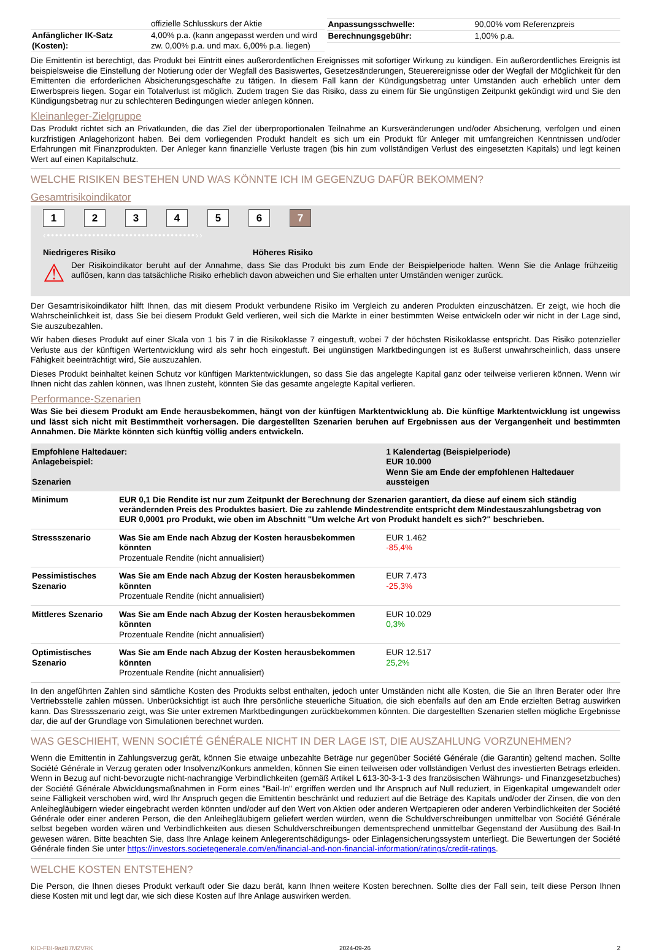| | offizielle Schlusskurs der Aktie |
| Anfänglicher IK-Satz (Kosten): | 4,00% p.a. (kann angepasst werden und wird zw. 0,00% p.a. und max. 6,00% p.a. liegen) |
| Anpassungsschwelle: | 90,00% vom Referenzpreis |
| Berechnungsgebühr: | 1,00% p.a. |
Die Emittentin ist berechtigt, das Produkt bei Eintritt eines außerordentlichen Ereignisses mit sofortiger Wirkung zu kündigen. Ein außerordentliches Ereignis ist beispielsweise die Einstellung der Notierung oder der Wegfall des Basiswertes, Gesetzesänderungen, Steuerereignisse oder der Wegfall der Möglichkeit für den Emittenten die erforderlichen Absicherungsgeschäfte zu tätigen. In diesem Fall kann der Kündigungsbetrag unter Umständen auch erheblich unter dem Erwerbspreis liegen. Sogar ein Totalverlust ist möglich. Zudem tragen Sie das Risiko, dass zu einem für Sie ungünstigen Zeitpunkt gekündigt wird und Sie den Kündigungsbetrag nur zu schlechteren Bedingungen wieder anlegen können.
Kleinanleger-Zielgruppe
Das Produkt richtet sich an Privatkunden, die das Ziel der überproportionalen Teilnahme an Kursveränderungen und/oder Absicherung, verfolgen und einen kurzfristigen Anlagehorizont haben. Bei dem vorliegenden Produkt handelt es sich um ein Produkt für Anleger mit umfangreichen Kenntnissen und/oder Erfahrungen mit Finanzprodukten. Der Anleger kann finanzielle Verluste tragen (bis hin zum vollständigen Verlust des eingesetzten Kapitals) und legt keinen Wert auf einen Kapitalschutz.
WELCHE RISIKEN BESTEHEN UND WAS KÖNNTE ICH IM GEGENZUG DAFÜR BEKOMMEN?
Gesamtrisikoindikator
123456 7
‹••••••••••••••••••••••••••••••••••••››
Niedrigeres Risiko Höheres Risiko
⚠
Der Risikoindikator beruht auf der Annahme, dass Sie das Produkt bis zum Ende der Beispielperiode halten. Wenn Sie die Anlage frühzeitig auflösen, kann das tatsächliche Risiko erheblich davon abweichen und Sie erhalten unter Umständen weniger zurück.
Der Gesamtrisikoindikator hilft Ihnen, das mit diesem Produkt verbundene Risiko im Vergleich zu anderen Produkten einzuschätzen. Er zeigt, wie hoch die Wahrscheinlichkeit ist, dass Sie bei diesem Produkt Geld verlieren, weil sich die Märkte in einer bestimmten Weise entwickeln oder wir nicht in der Lage sind, Sie auszubezahlen.
Wir haben dieses Produkt auf einer Skala von 1 bis 7 in die Risikoklasse 7 eingestuft, wobei 7 der höchsten Risikoklasse entspricht. Das Risiko potenzieller Verluste aus der künftigen Wertentwicklung wird als sehr hoch eingestuft. Bei ungünstigen Marktbedingungen ist es äußerst unwahrscheinlich, dass unsere Fähigkeit beeinträchtigt wird, Sie auszuzahlen.
Dieses Produkt beinhaltet keinen Schutz vor künftigen Marktentwicklungen, so dass Sie das angelegte Kapital ganz oder teilweise verlieren können. Wenn wir Ihnen nicht das zahlen können, was Ihnen zusteht, könnten Sie das gesamte angelegte Kapital verlieren.
Performance-Szenarien
Was Sie bei diesem Produkt am Ende herausbekommen, hängt von der künftigen Marktentwicklung ab. Die künftige Marktentwicklung ist ungewiss und lässt sich nicht mit Bestimmtheit vorhersagen. Die dargestellten Szenarien beruhen auf Ergebnissen aus der Vergangenheit und bestimmten Annahmen. Die Märkte könnten sich künftig völlig anders entwickeln.
| Empfohlene Haltedauer: Anlagebeispiel: Szenarien | | 1 Kalendertag (Beispielperiode) EUR 10.000 Wenn Sie am Ende der empfohlenen Haltedauer aussteigen |
| Minimum | EUR 0,1 Die Rendite ist nur zum Zeitpunkt der Berechnung der Szenarien garantiert, da diese auf einem sich ständig verändernden Preis des Produktes basiert. Die zu zahlende Mindestrendite entspricht dem Mindestauszahlungsbetrag von EUR 0,0001 pro Produkt, wie oben im Abschnitt "Um welche Art von Produkt handelt es sich?" beschrieben. | |
| Stressszenario | Was Sie am Ende nach Abzug der Kosten herausbekommen könnten Prozentuale Rendite (nicht annualisiert) | EUR 1.462 -85,4% |
| Pessimistisches Szenario | Was Sie am Ende nach Abzug der Kosten herausbekommen könnten Prozentuale Rendite (nicht annualisiert) | EUR 7.473 -25,3% |
| Mittleres Szenario | Was Sie am Ende nach Abzug der Kosten herausbekommen könnten Prozentuale Rendite (nicht annualisiert) | EUR 10.029 0,3% |
| Optimistisches Szenario | Was Sie am Ende nach Abzug der Kosten herausbekommen könnten Prozentuale Rendite (nicht annualisiert) | EUR 12.517 25,2% |
In den angeführten Zahlen sind sämtliche Kosten des Produkts selbst enthalten, jedoch unter Umständen nicht alle Kosten, die Sie an Ihren Berater oder Ihre Vertriebsstelle zahlen müssen. Unberücksichtigt ist auch Ihre persönliche steuerliche Situation, die sich ebenfalls auf den am Ende erzielten Betrag auswirken kann. Das Stressszenario zeigt, was Sie unter extremen Marktbedingungen zurückbekommen könnten. Die dargestellten Szenarien stellen mögliche Ergebnisse dar, die auf der Grundlage von Simulationen berechnet wurden.
WAS GESCHIEHT, WENN SOCIÉTÉ GÉNÉRALE NICHT IN DER LAGE IST, DIE AUSZAHLUNG VORZUNEHMEN?
Wenn die Emittentin in Zahlungsverzug gerät, können Sie etwaige unbezahlte Beträge nur gegenüber Société Générale (die Garantin) geltend machen. Sollte Société Générale in Verzug geraten oder Insolvenz/Konkurs anmelden, können Sie einen teilweisen oder vollständigen Verlust des investierten Betrags erleiden. Wenn in Bezug auf nicht-bevorzugte nicht-nachrangige Verbindlichkeiten (gemäß Artikel L 613-30-3-1-3 des französischen Währungs- und Finanzgesetzbuches) der Société Générale Abwicklungsmaßnahmen in Form eines "Bail-In" ergriffen werden und Ihr Anspruch auf Null reduziert, in Eigenkapital umgewandelt oder seine Fälligkeit verschoben wird, wird Ihr Anspruch gegen die Emittentin beschränkt und reduziert auf die Beträge des Kapitals und/oder der Zinsen, die von den Anleihegläubigern wieder eingebracht werden könnten und/oder auf den Wert von Aktien oder anderen Wertpapieren oder anderen Verbindlichkeiten der Société Générale oder einer anderen Person, die den Anleihegläubigern geliefert werden würden, wenn die Schuldverschreibungen unmittelbar von Société Générale selbst begeben worden wären und Verbindlichkeiten aus diesen Schuldverschreibungen dementsprechend unmittelbar Gegenstand der Ausübung des Bail-In gewesen wären. Bitte beachten Sie, dass Ihre Anlage keinem Anlegerentschädigungs- oder Einlagensicherungssystem unterliegt. Die Bewertungen der Société Générale finden Sie unter https://investors.societegenerale.com/en/financial-and-non-financial-information/ratings/credit-ratings.
WELCHE KOSTEN ENTSTEHEN?
Die Person, die Ihnen dieses Produkt verkauft oder Sie dazu berät, kann Ihnen weitere Kosten berechnen. Sollte dies der Fall sein, teilt diese Person Ihnen diese Kosten mit und legt dar, wie sich diese Kosten auf Ihre Anlage auswirken werden.
KID-FBI-9azB7M2VRK 2024-09-26 2